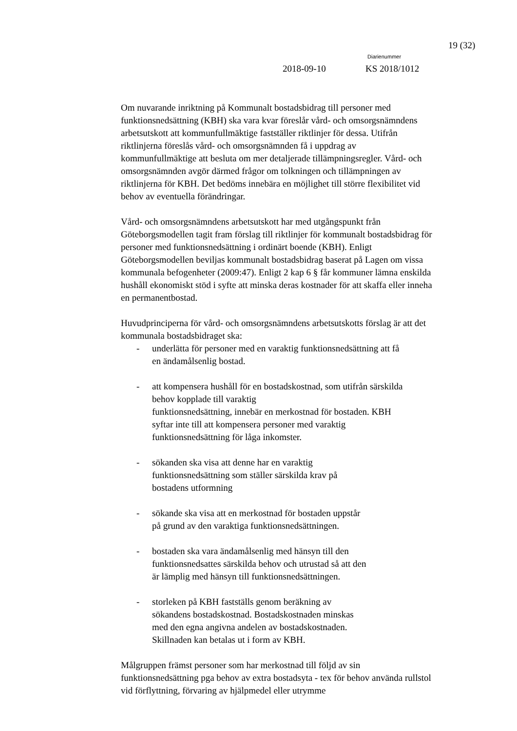19 (32)
Diarienummer
2018-09-10 KS 2018/1012
Om nuvarande inriktning på Kommunalt bostadsbidrag till personer med funktionsnedsättning (KBH) ska vara kvar föreslår vård- och omsorgsnämndens arbetsutskott att kommunfullmäktige fastställer riktlinjer för dessa. Utifrån riktlinjerna föreslås vård- och omsorgsnämnden få i uppdrag av kommunfullmäktige att besluta om mer detaljerade tillämpningsregler. Vård- och omsorgsnämnden avgör därmed frågor om tolkningen och tillämpningen av riktlinjerna för KBH. Det bedöms innebära en möjlighet till större flexibilitet vid behov av eventuella förändringar.
Vård- och omsorgsnämndens arbetsutskott har med utgångspunkt från Göteborgsmodellen tagit fram förslag till riktlinjer för kommunalt bostadsbidrag för personer med funktionsnedsättning i ordinärt boende (KBH). Enligt Göteborgsmodellen beviljas kommunalt bostadsbidrag baserat på Lagen om vissa kommunala befogenheter (2009:47). Enligt 2 kap 6 § får kommuner lämna enskilda hushåll ekonomiskt stöd i syfte att minska deras kostnader för att skaffa eller inneha en permanentbostad.
Huvudprinciperna för vård- och omsorgsnämndens arbetsutskotts förslag är att det kommunala bostadsbidraget ska:
- underlätta för personer med en varaktig funktionsnedsättning att få en ändamålsenlig bostad.
- att kompensera hushåll för en bostadskostnad, som utifrån särskilda behov kopplade till varaktig
funktionsnedsättning, innebär en merkostnad för bostaden. KBH syftar inte till att kompensera personer med varaktig funktionsnedsättning för låga inkomster.
- sökanden ska visa att denne har en varaktig
funktionsnedsättning som ställer särskilda krav på
bostadens utformning
- sökande ska visa att en merkostnad för bostaden uppstår
på grund av den varaktiga funktionsnedsättningen.
- bostaden ska vara ändamålsenlig med hänsyn till den
funktionsnedsattes särskilda behov och utrustad så att den
är lämplig med hänsyn till funktionsnedsättningen.
- storleken på KBH fastställs genom beräkning av
sökandens bostadskostnad. Bostadskostnaden minskas
med den egna angivna andelen av bostadskostnaden.
Skillnaden kan betalas ut i form av KBH.
Målgruppen främst personer som har merkostnad till följd av sin funktionsnedsättning pga behov av extra bostadsyta - tex för behov använda rullstol vid förflyttning, förvaring av hjälpmedel eller utrymme